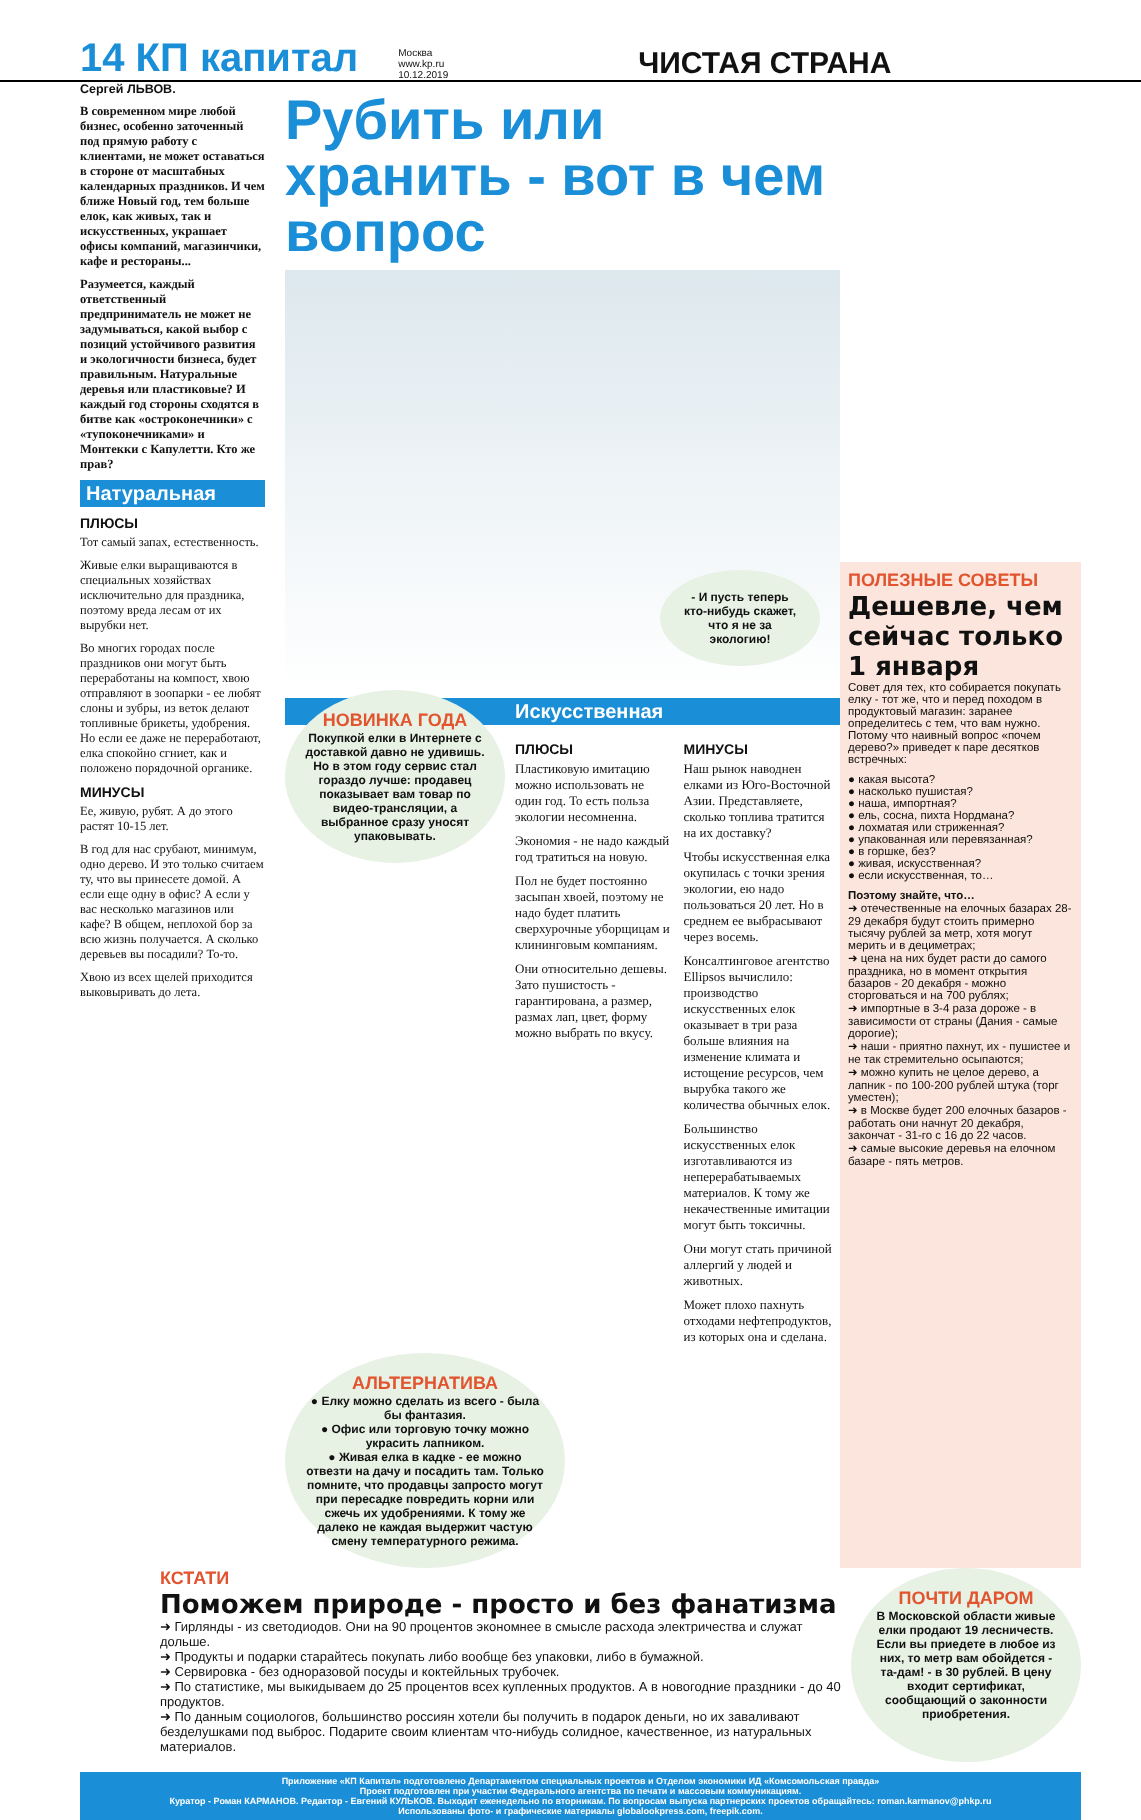14 КП капитал Москва
www.kp.ru
10.12.2019 ЧИСТАЯ СТРАНА
Сергей ЛЬВОВ.
В современном мире любой бизнес, особенно заточенный под прямую работу с клиентами, не может оставаться в стороне от масштабных календарных праздников. И чем ближе Новый год, тем больше елок, как живых, так и искусственных, украшает офисы компаний, магазинчики, кафе и рестораны...
Разумеется, каждый ответственный предприниматель не может не задумываться, какой выбор с позиций устойчивого развития и экологичности бизнеса, будет правильным. Натуральные деревья или пластиковые? И каждый год стороны сходятся в битве как «остроконечники» с «тупоконечниками» и Монтекки с Капулетти. Кто же прав?
Натуральная
ПЛЮСЫ
Тот самый запах, естественность.
Живые елки выращиваются в специальных хозяйствах исключительно для праздника, поэтому вреда лесам от их вырубки нет.
Во многих городах после праздников они могут быть переработаны на компост, хвою отправляют в зоопарки - ее любят слоны и зубры, из веток делают топливные брикеты, удобрения. Но если ее даже не переработают, елка спокойно сгниет, как и положено порядочной органике.
МИНУСЫ
Ее, живую, рубят. А до этого растят 10-15 лет.
В год для нас срубают, минимум, одно дерево. И это только считаем ту, что вы принесете домой. А если еще одну в офис? А если у вас несколько магазинов или кафе? В общем, неплохой бор за всю жизнь получается. А сколько деревьев вы посадили? То-то.
Хвою из всех щелей приходится выковыривать до лета.
Рубить или хранить - вот в чем вопрос
- И пусть теперь кто-нибудь скажет, что я не за экологию!
НОВИНКА ГОДА
Покупкой елки в Интернете с доставкой давно не удивишь. Но в этом году сервис стал гораздо лучше: продавец показывает вам товар по видео-трансляции, а выбранное сразу уносят упаковывать.
Искусственная
ПЛЮСЫ
Пластиковую имитацию можно использовать не один год. То есть польза экологии несомненна.
Экономия - не надо каждый год тратиться на новую.
Пол не будет постоянно засыпан хвоей, поэтому не надо будет платить сверхурочные уборщицам и клининговым компаниям.
Они относительно дешевы. Зато пушистость - гарантирована, а размер, размах лап, цвет, форму можно выбрать по вкусу.
МИНУСЫ
Наш рынок наводнен елками из Юго-Восточной Азии. Представляете, сколько топлива тратится на их доставку?
Чтобы искусственная елка окупилась с точки зрения экологии, ею надо пользоваться 20 лет. Но в среднем ее выбрасывают через восемь.
Консалтинговое агентство Ellipsos вычислило: производство искусственных елок оказывает в три раза больше влияния на изменение климата и истощение ресурсов, чем вырубка такого же количества обычных елок.
Большинство искусственных елок изготавливаются из неперерабатываемых материалов. К тому же некачественные имитации могут быть токсичны.
Они могут стать причиной аллергий у людей и животных.
Может плохо пахнуть отходами нефтепродуктов, из которых она и сделана.
АЛЬТЕРНАТИВА
● Елку можно сделать из всего - была бы фантазия.
● Офис или торговую точку можно украсить лапником.
● Живая елка в кадке - ее можно отвезти на дачу и посадить там. Только помните, что продавцы запросто могут при пересадке повредить корни или сжечь их удобрениями. К тому же далеко не каждая выдержит частую смену температурного режима.
ПОЛЕЗНЫЕ СОВЕТЫ
Дешевле, чем сейчас только 1 января
Совет для тех, кто собирается покупать елку - тот же, что и перед походом в продуктовый магазин: заранее определитесь с тем, что вам нужно. Потому что наивный вопрос «почем дерево?» приведет к паре десятков встречных:
● какая высота?
● насколько пушистая?
● наша, импортная?
● ель, сосна, пихта Нордмана?
● лохматая или стриженная?
● упакованная или перевязанная?
● в горшке, без?
● живая, искусственная?
● если искусственная, то…
Поэтому знайте, что…
➜ отечественные на елочных базарах 28-29 декабря будут стоить примерно тысячу рублей за метр, хотя могут мерить и в дециметрах;
➜ цена на них будет расти до самого праздника, но в момент открытия базаров - 20 декабря - можно сторговаться и на 700 рублях;
➜ импортные в 3-4 раза дороже - в зависимости от страны (Дания - самые дорогие);
➜ наши - приятно пахнут, их - пушистее и не так стремительно осыпаются;
➜ можно купить не целое дерево, а лапник - по 100-200 рублей штука (торг уместен);
➜ в Москве будет 200 елочных базаров - работать они начнут 20 декабря, закончат - 31-го с 16 до 22 часов.
➜ самые высокие деревья на елочном базаре - пять метров.
КСТАТИ
Поможем природе - просто и без фанатизма
➜ Гирлянды - из светодиодов. Они на 90 процентов экономнее в смысле расхода электричества и служат дольше.
➜ Продукты и подарки старайтесь покупать либо вообще без упаковки, либо в бумажной.
➜ Сервировка - без одноразовой посуды и коктейльных трубочек.
➜ По статистике, мы выкидываем до 25 процентов всех купленных продуктов. А в новогодние праздники - до 40 продуктов.
➜ По данным социологов, большинство россиян хотели бы получить в подарок деньги, но их заваливают безделушками под выброс. Подарите своим клиентам что-нибудь солидное, качественное, из натуральных материалов.
ПОЧТИ ДАРОМ
В Московской области живые елки продают 19 лесничеств. Если вы приедете в любое из них, то метр вам обойдется - та-дам! - в 30 рублей. В цену входит сертификат, сообщающий о законности приобретения.
Приложение «КП Капитал» подготовлено Департаментом специальных проектов и Отделом экономики ИД «Комсомольская правда»
Проект подготовлен при участии Федерального агентства по печати и массовым коммуникациям.
Куратор - Роман КАРМАНОВ. Редактор - Евгений КУЛЬКОВ. Выходит еженедельно по вторникам. По вопросам выпуска партнерских проектов обращайтесь: roman.karmanov@phkp.ru
Использованы фото- и графические материалы globalookpress.com, freepik.com.